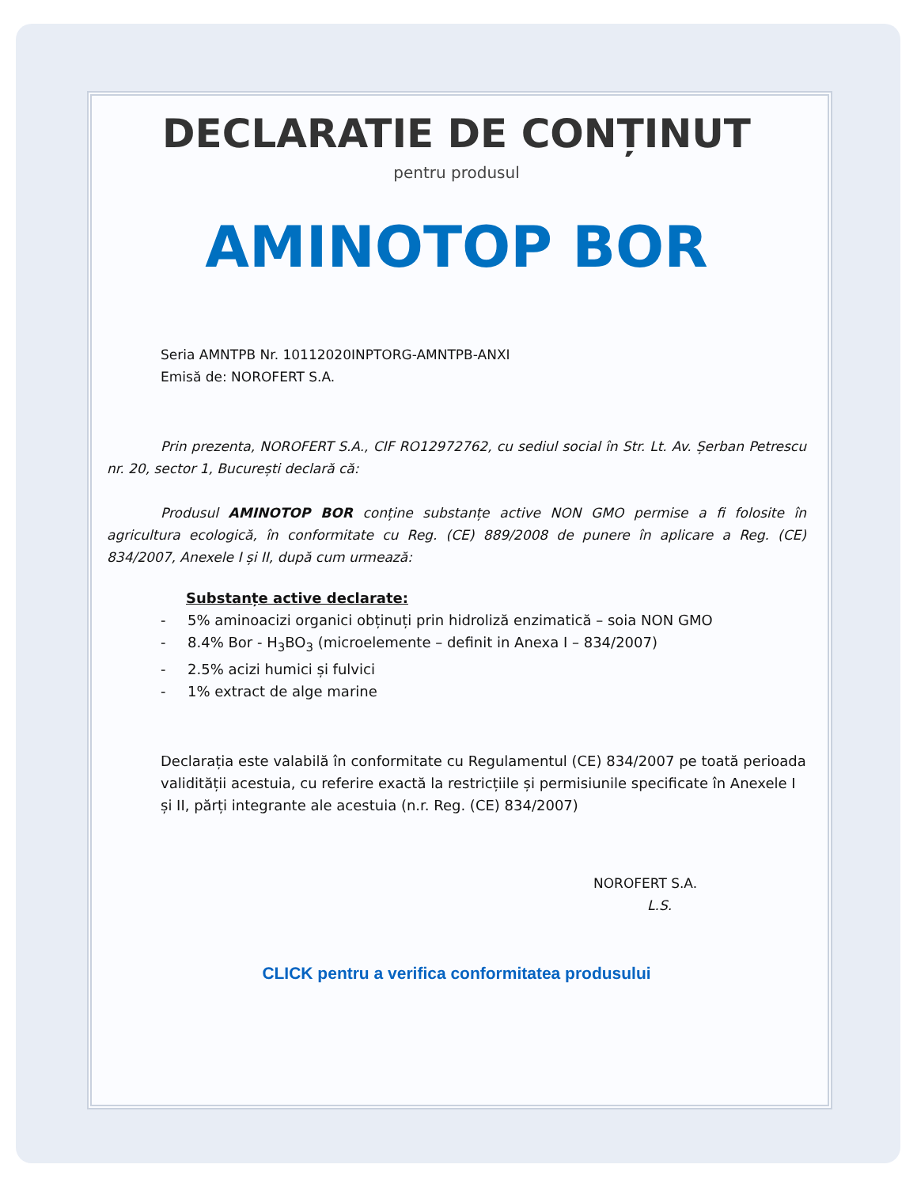DECLARATIE DE CONȚINUT
pentru produsul
AMINOTOP BOR
Seria AMNTPB Nr. 10112020INPTORG-AMNTPB-ANXI
Emisă de: NOROFERT S.A.
Prin prezenta, NOROFERT S.A., CIF RO12972762, cu sediul social în Str. Lt. Av. Șerban Petrescu nr. 20, sector 1, București declară că:
Produsul AMINOTOP BOR conține substanțe active NON GMO permise a fi folosite în agricultura ecologică, în conformitate cu Reg. (CE) 889/2008 de punere în aplicare a Reg. (CE) 834/2007, Anexele I și II, după cum urmează:
Substanțe active declarate:
- 5% aminoacizi organici obținuți prin hidroliză enzimatică – soia NON GMO
- 8.4% Bor - H<sub>3</sub>BO<sub>3</sub> (microelemente – definit in Anexa I – 834/2007)
- 2.5% acizi humici și fulvici
- 1% extract de alge marine
Declarația este valabilă în conformitate cu Regulamentul (CE) 834/2007 pe toată perioada validității acestuia, cu referire exactă la restricțiile și permisiunile specificate în Anexele I și II, părți integrante ale acestuia (n.r. Reg. (CE) 834/2007)
NOROFERT S.A.
L.S.
CLICK pentru a verifica conformitatea produsului